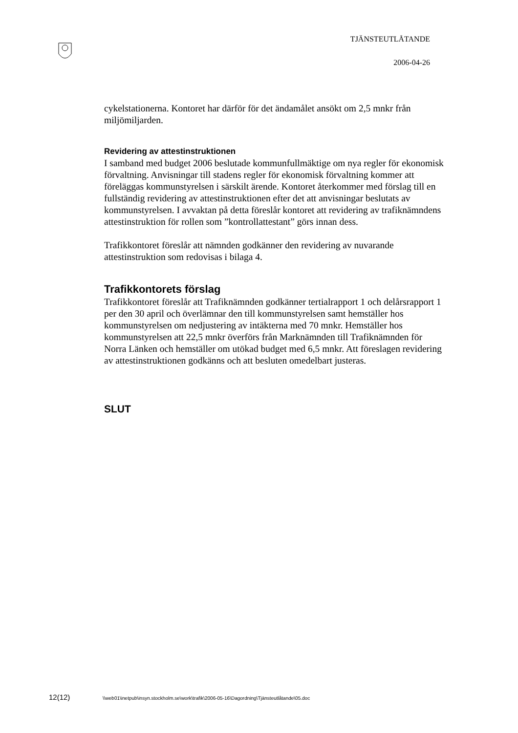TJÄNSTEUTLÅTANDE
2006-04-26
cykelstationerna. Kontoret har därför för det ändamålet ansökt om 2,5 mnkr från miljömiljarden.
Revidering av attestinstruktionen
I samband med budget 2006 beslutade kommunfullmäktige om nya regler för ekonomisk förvaltning. Anvisningar till stadens regler för ekonomisk förvaltning kommer att föreläggas kommunstyrelsen i särskilt ärende. Kontoret återkommer med förslag till en fullständig revidering av attestinstruktionen efter det att anvisningar beslutats av kommunstyrelsen. I avvaktan på detta föreslår kontoret att revidering av trafiknämndens attestinstruktion för rollen som ”kontrollattestant” görs innan dess.
Trafikkontoret föreslår att nämnden godkänner den revidering av nuvarande attestinstruktion som redovisas i bilaga 4.
Trafikkontorets förslag
Trafikkontoret föreslår att Trafiknämnden godkänner tertialrapport 1 och delårsrapport 1 per den 30 april och överlämnar den till kommunstyrelsen samt hemställer hos kommunstyrelsen om nedjustering av intäkterna med 70 mnkr. Hemställer hos kommunstyrelsen att 22,5 mnkr överförs från Marknämnden till Trafiknämnden för Norra Länken och hemställer om utökad budget med 6,5 mnkr. Att föreslagen revidering av attestinstruktionen godkänns och att besluten omedelbart justeras.
SLUT
12(12) \\web01\inetpub\insyn.stockholm.se\work\trafik\2006-05-16\Dagordning\Tjänsteutlåtande\05.doc